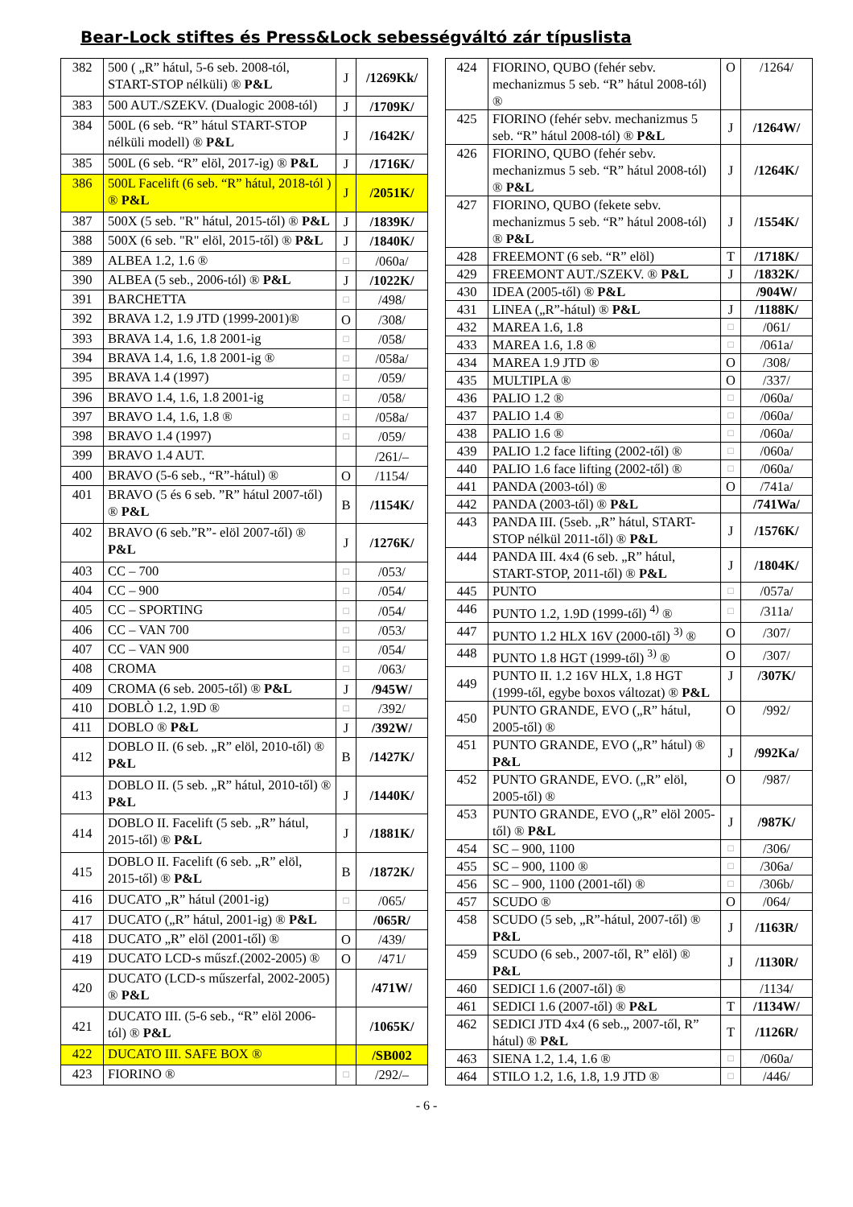Bear-Lock stiftes és Press&Lock sebességváltó zár típuslista
| 382 | 500 ( „R” hátul, 5-6 seb. 2008-tól, START-STOP nélküli) ® P&L | J | /1269Kk/ |
| 383 | 500 AUT./SZEKV. (Dualogic 2008-tól) | J | /1709K/ |
| 384 | 500L (6 seb. “R” hátul START-STOP nélküli modell) ® P&L | J | /1642K/ |
| 385 | 500L (6 seb. “R” elöl, 2017-ig) ® P&L | J | /1716K/ |
| 386 | 500L Facelift (6 seb. “R” hátul, 2018-tól ) ® P&L | J | /2051K/ |
| 387 | 500X (5 seb. "R" hátul, 2015-től) ® P&L | J | /1839K/ |
| 388 | 500X (6 seb. "R" elöl, 2015-től) ® P&L | J | /1840K/ |
| 389 | ALBEA 1.2, 1.6 ® | □ | /060a/ |
| 390 | ALBEA (5 seb., 2006-tól) ® P&L | J | /1022K/ |
| 391 | BARCHETTA | □ | /498/ |
| 392 | BRAVA 1.2, 1.9 JTD (1999-2001)® | O | /308/ |
| 393 | BRAVA 1.4, 1.6, 1.8 2001-ig | □ | /058/ |
| 394 | BRAVA 1.4, 1.6, 1.8 2001-ig ® | □ | /058a/ |
| 395 | BRAVA 1.4 (1997) | □ | /059/ |
| 396 | BRAVO 1.4, 1.6, 1.8 2001-ig | □ | /058/ |
| 397 | BRAVO 1.4, 1.6, 1.8 ® | □ | /058a/ |
| 398 | BRAVO 1.4 (1997) | □ | /059/ |
| 399 | BRAVO 1.4 AUT. | | /261/– |
| 400 | BRAVO (5-6 seb., “R”-hátul) ® | O | /1154/ |
| 401 | BRAVO (5 és 6 seb. ”R” hátul 2007-től) ® P&L | B | /1154K/ |
| 402 | BRAVO (6 seb.”R”- elöl 2007-től) ® P&L | J | /1276K/ |
| 403 | CC – 700 | □ | /053/ |
| 404 | CC – 900 | □ | /054/ |
| 405 | CC – SPORTING | □ | /054/ |
| 406 | CC – VAN 700 | □ | /053/ |
| 407 | CC – VAN 900 | □ | /054/ |
| 408 | CROMA | □ | /063/ |
| 409 | CROMA (6 seb. 2005-től) ® P&L | J | /945W/ |
| 410 | DOBLÒ 1.2, 1.9D ® | □ | /392/ |
| 411 | DOBLO ® P&L | J | /392W/ |
| 412 | DOBLO II. (6 seb. „R” elöl, 2010-től) ® P&L | B | /1427K/ |
| 413 | DOBLO II. (5 seb. „R” hátul, 2010-től) ® P&L | J | /1440K/ |
| 414 | DOBLO II. Facelift (5 seb. „R” hátul, 2015-től) ® P&L | J | /1881K/ |
| 415 | DOBLO II. Facelift (6 seb. „R” elöl, 2015-től) ® P&L | B | /1872K/ |
| 416 | DUCATO „R” hátul (2001-ig) | □ | /065/ |
| 417 | DUCATO („R” hátul, 2001-ig) ® P&L | | /065R/ |
| 418 | DUCATO „R” elöl (2001-től) ® | O | /439/ |
| 419 | DUCATO LCD-s műszf.(2002-2005) ® | O | /471/ |
| 420 | DUCATO (LCD-s műszerfal, 2002-2005) ® P&L | | /471W/ |
| 421 | DUCATO III. (5-6 seb., “R” elöl 2006-tól) ® P&L | | /1065K/ |
| 422 | DUCATO III. SAFE BOX ® | | /SB002 |
| 423 | FIORINO ® | □ | /292/– |
| 424 | FIORINO, QUBO (fehér sebv. mechanizmus 5 seb. “R” hátul 2008-tól) ® | O | /1264/ |
| 425 | FIORINO (fehér sebv. mechanizmus 5 seb. “R” hátul 2008-tól) ® P&L | J | /1264W/ |
| 426 | FIORINO, QUBO (fehér sebv. mechanizmus 5 seb. “R” hátul 2008-tól) ® P&L | J | /1264K/ |
| 427 | FIORINO, QUBO (fekete sebv. mechanizmus 5 seb. “R” hátul 2008-tól) ® P&L | J | /1554K/ |
| 428 | FREEMONT (6 seb. “R” elöl) | T | /1718K/ |
| 429 | FREEMONT AUT./SZEKV. ® P&L | J | /1832K/ |
| 430 | IDEA (2005-től) ® P&L | | /904W/ |
| 431 | LINEA („R”-hátul) ® P&L | J | /1188K/ |
| 432 | MAREA 1.6, 1.8 | □ | /061/ |
| 433 | MAREA 1.6, 1.8 ® | □ | /061a/ |
| 434 | MAREA 1.9 JTD ® | O | /308/ |
| 435 | MULTIPLA ® | O | /337/ |
| 436 | PALIO 1.2 ® | □ | /060a/ |
| 437 | PALIO 1.4 ® | □ | /060a/ |
| 438 | PALIO 1.6 ® | □ | /060a/ |
| 439 | PALIO 1.2 face lifting (2002-től) ® | □ | /060a/ |
| 440 | PALIO 1.6 face lifting (2002-től) ® | □ | /060a/ |
| 441 | PANDA (2003-tól) ® | O | /741a/ |
| 442 | PANDA (2003-től) ® P&L | | /741Wa/ |
| 443 | PANDA III. (5seb. „R” hátul, START-STOP nélkül 2011-től) ® P&L | J | /1576K/ |
| 444 | PANDA III. 4x4 (6 seb. „R” hátul, START-STOP, 2011-től) ® P&L | J | /1804K/ |
| 445 | PUNTO | □ | /057a/ |
| 446 | PUNTO 1.2, 1.9D (1999-től) <sup>4)</sup> ® | □ | /311a/ |
| 447 | PUNTO 1.2 HLX 16V (2000-től) <sup>3)</sup> ® | O | /307/ |
| 448 | PUNTO 1.8 HGT (1999-től) <sup>3)</sup> ® | O | /307/ |
| 449 | PUNTO II. 1.2 16V HLX, 1.8 HGT (1999-től, egybe boxos változat) ® P&L | J | /307K/ |
| 450 | PUNTO GRANDE, EVO („R” hátul, 2005-től) ® | O | /992/ |
| 451 | PUNTO GRANDE, EVO („R” hátul) ® P&L | J | /992Ka/ |
| 452 | PUNTO GRANDE, EVO. („R” elöl, 2005-től) ® | O | /987/ |
| 453 | PUNTO GRANDE, EVO („R” elöl 2005-től) ® P&L | J | /987K/ |
| 454 | SC – 900, 1100 | □ | /306/ |
| 455 | SC – 900, 1100 ® | □ | /306a/ |
| 456 | SC – 900, 1100 (2001-től) ® | □ | /306b/ |
| 457 | SCUDO ® | O | /064/ |
| 458 | SCUDO (5 seb, „R”-hátul, 2007-től) ® P&L | J | /1163R/ |
| 459 | SCUDO (6 seb., 2007-től, R” elöl) ® P&L | J | /1130R/ |
| 460 | SEDICI 1.6 (2007-től) ® | | /1134/ |
| 461 | SEDICI 1.6 (2007-től) ® P&L | T | /1134W/ |
| 462 | SEDICI JTD 4x4 (6 seb.„ 2007-től, R” hátul) ® P&L | T | /1126R/ |
| 463 | SIENA 1.2, 1.4, 1.6 ® | □ | /060a/ |
| 464 | STILO 1.2, 1.6, 1.8, 1.9 JTD ® | □ | /446/ |
- 6 -